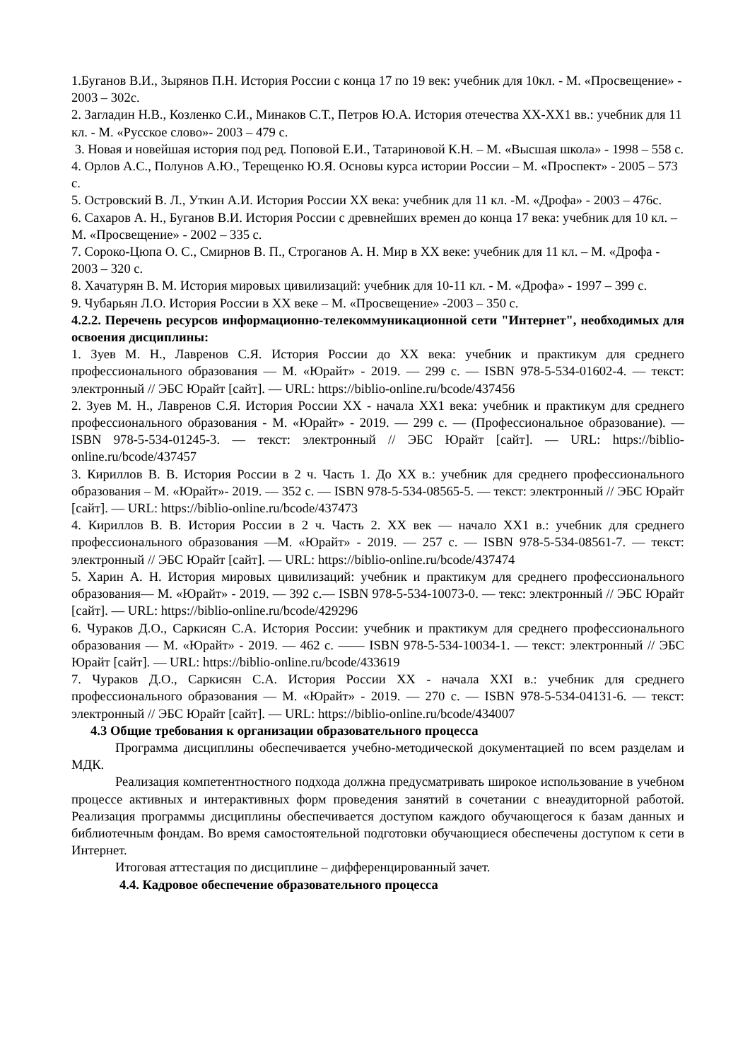1.Буганов В.И., Зырянов П.Н. История России с конца 17 по 19 век: учебник для 10кл. - М. «Просвещение» - 2003 – 302с.
2. Загладин Н.В., Козленко С.И., Минаков С.Т., Петров Ю.А. История отечества ХХ-ХХ1 вв.: учебник для 11 кл. - М. «Русское слово»- 2003 – 479 с.
3. Новая и новейшая история под ред. Поповой Е.И., Татариновой К.Н. – М. «Высшая школа» - 1998 – 558 с.
4. Орлов А.С., Полунов А.Ю., Терещенко Ю.Я. Основы курса истории России – М. «Проспект» - 2005 – 573 с.
5. Островский В. Л., Уткин А.И. История России ХХ века: учебник для 11 кл. -М. «Дрофа» - 2003 – 476с.
6. Сахаров А. Н., Буганов В.И. История России с древнейших времен до конца 17 века: учебник для 10 кл. – М. «Просвещение» - 2002 – 335 с.
7. Сороко-Цюпа О. С., Смирнов В. П., Строганов А. Н. Мир в ХХ веке: учебник для 11 кл. – М. «Дрофа - 2003 – 320 с.
8. Хачатурян В. М. История мировых цивилизаций: учебник для 10-11 кл. - М. «Дрофа» - 1997 – 399 с.
9. Чубарьян Л.О. История России в ХХ веке – М. «Просвещение» -2003 – 350 с.
4.2.2. Перечень ресурсов информационно-телекоммуникационной сети "Интернет", необходимых для освоения дисциплины:
1. Зуев М. Н., Лавренов С.Я. История России до XX века: учебник и практикум для среднего профессионального образования — М. «Юрайт» - 2019. — 299 с. — ISBN 978-5-534-01602-4. — текст: электронный // ЭБС Юрайт [сайт]. — URL: https://biblio-online.ru/bcode/437456
2. Зуев М. Н., Лавренов С.Я. История России XX - начала XX1 века: учебник и практикум для среднего профессионального образования - М. «Юрайт» - 2019. — 299 с. — (Профессиональное образование). — ISBN 978-5-534-01245-3. — текст: электронный // ЭБС Юрайт [сайт]. — URL: https://biblio-online.ru/bcode/437457
3. Кириллов В. В. История России в 2 ч. Часть 1. До XX в.: учебник для среднего профессионального образования – М. «Юрайт»- 2019. — 352 с. — ISBN 978-5-534-08565-5. — текст: электронный // ЭБС Юрайт [сайт]. — URL: https://biblio-online.ru/bcode/437473
4. Кириллов В. В. История России в 2 ч. Часть 2. XX век — начало XX1 в.: учебник для среднего профессионального образования —М. «Юрайт» - 2019. — 257 с. — ISBN 978-5-534-08561-7. — текст: электронный // ЭБС Юрайт [сайт]. — URL: https://biblio-online.ru/bcode/437474
5. Харин А. Н. История мировых цивилизаций: учебник и практикум для среднего профессионального образования— М. «Юрайт» - 2019. — 392 с.— ISBN 978-5-534-10073-0. — текс: электронный // ЭБС Юрайт [сайт]. — URL: https://biblio-online.ru/bcode/429296
6. Чураков Д.О., Саркисян С.А. История России: учебник и практикум для среднего профессионального образования — М. «Юрайт» - 2019. — 462 с. —— ISBN 978-5-534-10034-1. — текст: электронный // ЭБС Юрайт [сайт]. — URL: https://biblio-online.ru/bcode/433619
7. Чураков Д.О., Саркисян С.А. История России XX - начала XXI в.: учебник для среднего профессионального образования — М. «Юрайт» - 2019. — 270 с. — ISBN 978-5-534-04131-6. — текст: электронный // ЭБС Юрайт [сайт]. — URL: https://biblio-online.ru/bcode/434007
4.3 Общие требования к организации образовательного процесса
Программа дисциплины обеспечивается учебно-методической документацией по всем разделам и МДК.
Реализация компетентностного подхода должна предусматривать широкое использование в учебном процессе активных и интерактивных форм проведения занятий в сочетании с внеаудиторной работой. Реализация программы дисциплины обеспечивается доступом каждого обучающегося к базам данных и библиотечным фондам. Во время самостоятельной подготовки обучающиеся обеспечены доступом к сети в Интернет.
Итоговая аттестация по дисциплине – дифференцированный зачет.
4.4. Кадровое обеспечение образовательного процесса